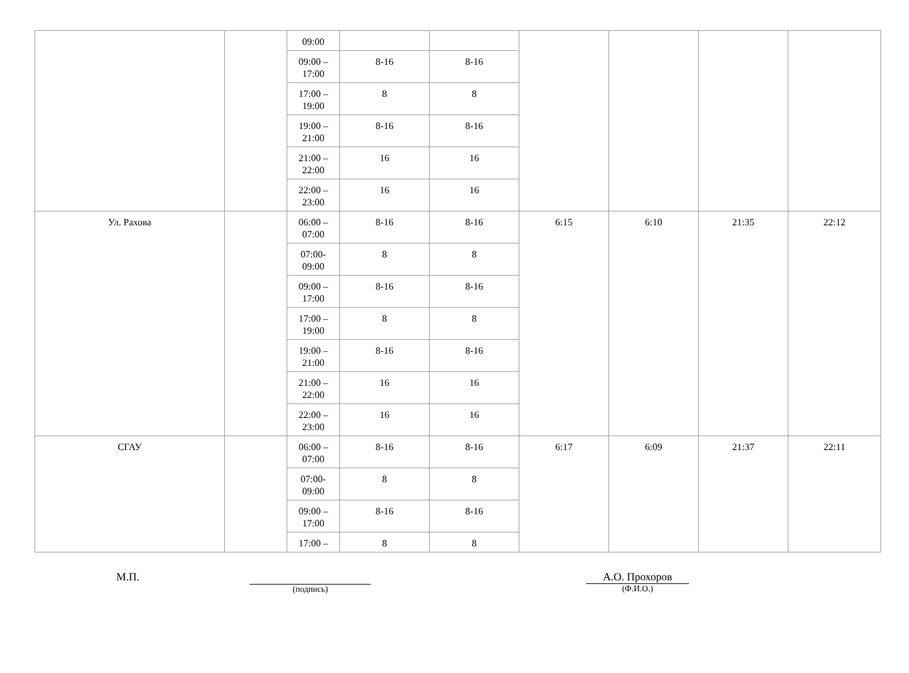| | | 09:00 | | | | | | |
| | | 09:00 – 17:00 | 8-16 | 8-16 | | | | |
| | | 17:00 – 19:00 | 8 | 8 | | | | |
| | | 19:00 – 21:00 | 8-16 | 8-16 | | | | |
| | | 21:00 – 22:00 | 16 | 16 | | | | |
| | | 22:00 – 23:00 | 16 | 16 | | | | |
| Ул. Рахова | | 06:00 – 07:00 | 8-16 | 8-16 | 6:15 | 6:10 | 21:35 | 22:12 |
| | | 07:00- 09:00 | 8 | 8 | | | | |
| | | 09:00 – 17:00 | 8-16 | 8-16 | | | | |
| | | 17:00 – 19:00 | 8 | 8 | | | | |
| | | 19:00 – 21:00 | 8-16 | 8-16 | | | | |
| | | 21:00 – 22:00 | 16 | 16 | | | | |
| | | 22:00 – 23:00 | 16 | 16 | | | | |
| СГАУ | | 06:00 – 07:00 | 8-16 | 8-16 | 6:17 | 6:09 | 21:37 | 22:11 |
| | | 07:00- 09:00 | 8 | 8 | | | | |
| | | 09:00 – 17:00 | 8-16 | 8-16 | | | | |
| | | 17:00 – | 8 | 8 | | | | |
М.П.
(подпись)
А.О. Прохоров
(Ф.И.О.)